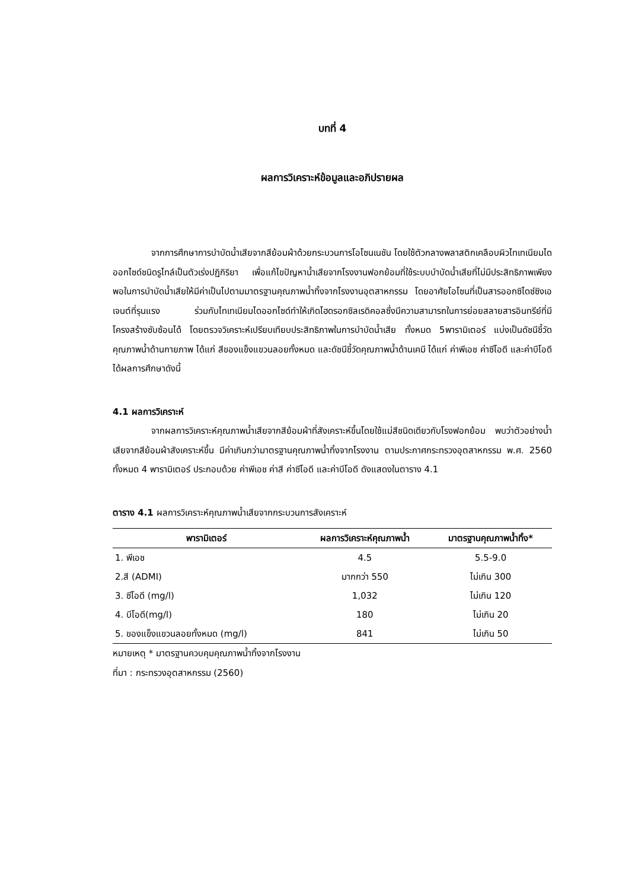บทที่ 4
ผลการวิเคราะห์ข้อมูลและอภิปรายผล
จากการศึกษาการบำบัดน้ำเสียจากสีย้อมผ้าด้วยกระบวนการโอโซนเนชัน โดยใช้ตัวกลางพลาสติกเคลือบผิวไทเทเนียมไดออกไซด์ชนิดรูไทล์เป็นตัวเร่งปฏิกิริยา เพื่อแก้ไขปัญหาน้ำเสียจากโรงงานฟอกย้อมที่ใช้ระบบบำบัดน้ำเสียที่ไม่มีประสิทธิภาพเพียงพอในการบำบัดน้ำเสียให้มีค่าเป็นไปตามมาตรฐานคุณภาพน้ำทิ้งจากโรงงานอุตสาหกรรม โดยอาศัยโอโซนที่เป็นสารออกซิไดซ์ซิงเอเจนต์ที่รุนแรง ร่วมกับไทเทเนียมไดออกไซด์ทำให้เกิดไฮดรอกซิลเรดิคอลซึ่งมีความสามารถในการย่อยสลายสารอินทรีย์ที่มีโครงสร้างซับซ้อนได้ โดยตรวจวิเคราะห์เปรียบเทียบประสิทธิภาพในการบำบัดน้ำเสีย ทั้งหมด 5พารามิเตอร์ แบ่งเป็นดัชนีชี้วัดคุณภาพน้ำด้านกายภาพ ได้แก่ สีของแข็งแขวนลอยทั้งหมด และดัชนีชี้วัดคุณภาพน้ำด้านเคมี ได้แก่ ค่าพีเอช ค่าซีโอดี และค่าบีโอดี ได้ผลการศึกษาดังนี้
4.1 ผลการวิเคราะห์
จากผลการวิเคราะห์คุณภาพน้ำเสียจากสีย้อมผ้าที่สังเคราะห์ขึ้นโดยใช้แม่สีชนิดเดียวกับโรงฟอกย้อม พบว่าตัวอย่างน้ำเสียจากสีย้อมผ้าสังเคราะห์ขึ้น มีค่าเกินกว่ามาตรฐานคุณภาพน้ำทิ้งจากโรงงาน ตามประกาศกระทรวงอุตสาหกรรม พ.ศ. 2560 ทั้งหมด 4 พารามิเตอร์ ประกอบด้วย ค่าพีเอช ค่าสี ค่าซีโอดี และค่าบีโอดี ดังแสดงในตาราง 4.1
ตาราง 4.1 ผลการวิเคราะห์คุณภาพน้ำเสียจากกระบวนการสังเคราะห์
| พารามิเตอร์ | ผลการวิเคราะห์คุณภาพน้ำ | มาตรฐานคุณภาพน้ำทิ้ง* |
| --- | --- | --- |
| 1. พีเอช | 4.5 | 5.5-9.0 |
| 2.สี (ADMI) | มากกว่า 550 | ไม่เกิน 300 |
| 3. ซีโอดี (mg/l) | 1,032 | ไม่เกิน 120 |
| 4. บีโอดี(mg/l) | 180 | ไม่เกิน 20 |
| 5. ของแข็งแขวนลอยทั้งหมด (mg/l) | 841 | ไม่เกิน 50 |
หมายเหตุ * มาตรฐานควบคุมคุณภาพน้ำทิ้งจากโรงงาน
ที่มา : กระทรวงอุตสาหกรรม (2560)